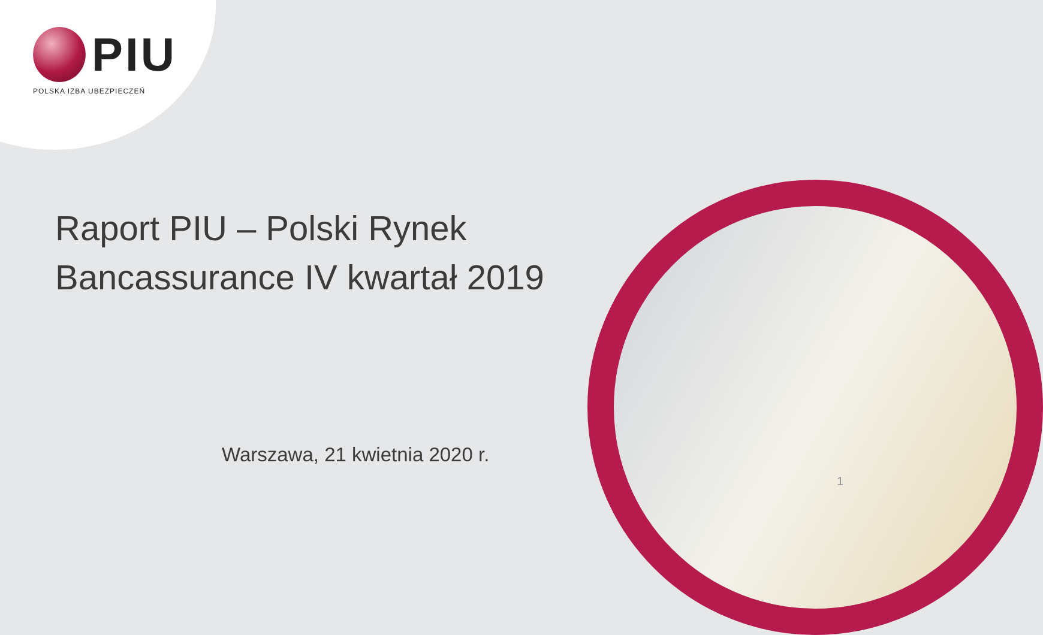PIU
POLSKA IZBA UBEZPIECZEŃ
Raport PIU – Polski Rynek
Bancassurance IV kwartał 2019
Warszawa, 21 kwietnia 2020 r.
1